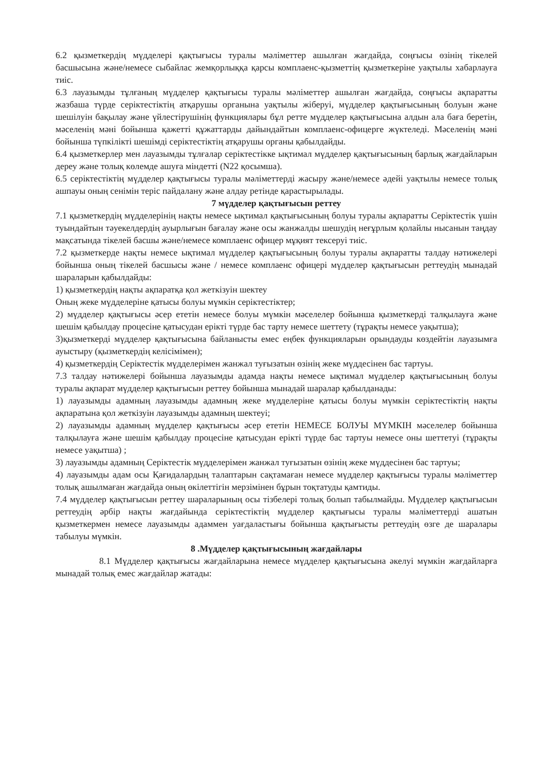6.2 қызметкердің мүдделері қақтығысы туралы мәліметтер ашылған жағдайда, соңғысы өзінің тікелей басшысына және/немесе сыбайлас жемқорлыққа қарсы комплаенс-қызметтің қызметкеріне уақтылы хабарлауға тиіс.
6.3 лауазымды тұлғаның мүдделер қақтығысы туралы мәліметтер ашылған жағдайда, соңғысы ақпаратты жазбаша түрде серіктестіктің атқарушы органына уақтылы жіберуі, мүдделер қақтығысының болуын және шешілуін бақылау және үйлестірушінің функциялары бұл ретте мүдделер қақтығысына алдын ала баға беретін, мәселенің мәні бойынша қажетті құжаттарды дайындайтын комплаенс-офицерге жүктеледі. Мәселенің мәні бойынша түпкілікті шешімді серіктестіктің атқарушы органы қабылдайды.
6.4 қызметкерлер мен лауазымды тұлғалар серіктестікке ықтимал мүдделер қақтығысының барлық жағдайларын дереу және толық көлемде ашуға міндетті (N22 қосымша).
6.5 серіктестіктің мүдделер қақтығысы туралы мәліметтерді жасыру және/немесе әдейі уақтылы немесе толық ашпауы оның сенімін теріс пайдалану және алдау ретінде қарастырылады.
7 мүдделер қақтығысын реттеу
7.1 қызметкердің мүдделерінің нақты немесе ықтимал қақтығысының болуы туралы ақпаратты Серіктестік үшін туындайтын тәуекелдердің ауырлығын бағалау және осы жанжалды шешудің неғұрлым қолайлы нысанын таңдау мақсатында тікелей басшы және/немесе комплаенс офицер мұқият тексеруі тиіс.
7.2 қызметкерде нақты немесе ықтимал мүдделер қақтығысының болуы туралы ақпаратты талдау нәтижелері бойынша оның тікелей басшысы және / немесе комплаенс офицері мүдделер қақтығысын реттеудің мынадай шараларын қабылдайды:
1) қызметкердің нақты ақпаратқа қол жеткізуін шектеу
Оның жеке мүдделеріне қатысы болуы мүмкін серіктестіктер;
2) мүдделер қақтығысы әсер ететін немесе болуы мүмкін мәселелер бойынша қызметкерді талқылауға және шешім қабылдау процесіне қатысудан ерікті түрде бас тарту немесе шеттету (тұрақты немесе уақытша);
3)қызметкерді мүдделер қақтығысына байланысты емес еңбек функцияларын орындауды көздейтін лауазымға ауыстыру (қызметкердің келісімімен);
4) қызметкердің Серіктестік мүдделерімен жанжал туғызатын өзінің жеке мүддесінен бас тартуы.
7.3 талдау нәтижелері бойынша лауазымды адамда нақты немесе ықтимал мүдделер қақтығысының болуы туралы ақпарат мүдделер қақтығысын реттеу бойынша мынадай шаралар қабылданады:
1) лауазымды адамның лауазымды адамның жеке мүдделеріне қатысы болуы мүмкін серіктестіктің нақты ақпаратына қол жеткізуін лауазымды адамның шектеуі;
2) лауазымды адамның мүдделер қақтығысы әсер ететін НЕМЕСЕ БОЛУЫ МҮМКІН мәселелер бойынша талқылауға және шешім қабылдау процесіне қатысудан ерікті түрде бас тартуы немесе оны шеттетуі (тұрақты немесе уақытша) ;
3) лауазымды адамның Серіктестік мүдделерімен жанжал туғызатын өзінің жеке мүддесінен бас тартуы;
4) лауазымды адам осы Қағидалардың талаптарын сақтамаған немесе мүдделер қақтығысы туралы мәліметтер толық ашылмаған жағдайда оның өкілеттігін мерзімінен бұрын тоқтатуды қамтиды.
7.4 мүдделер қақтығысын реттеу шараларының осы тізбелері толық болып табылмайды. Мүдделер қақтығысын реттеудің әрбір нақты жағдайында серіктестіктің мүдделер қақтығысы туралы мәліметтерді ашатын қызметкермен немесе лауазымды адаммен уағдаластығы бойынша қақтығысты реттеудің өзге де шаралары табылуы мүмкін.
8 .Мүдделер қақтығысының жағдайлары
8.1 Мүдделер қақтығысы жағдайларына немесе мүдделер қақтығысына әкелуі мүмкін жағдайларға мынадай толық емес жағдайлар жатады: